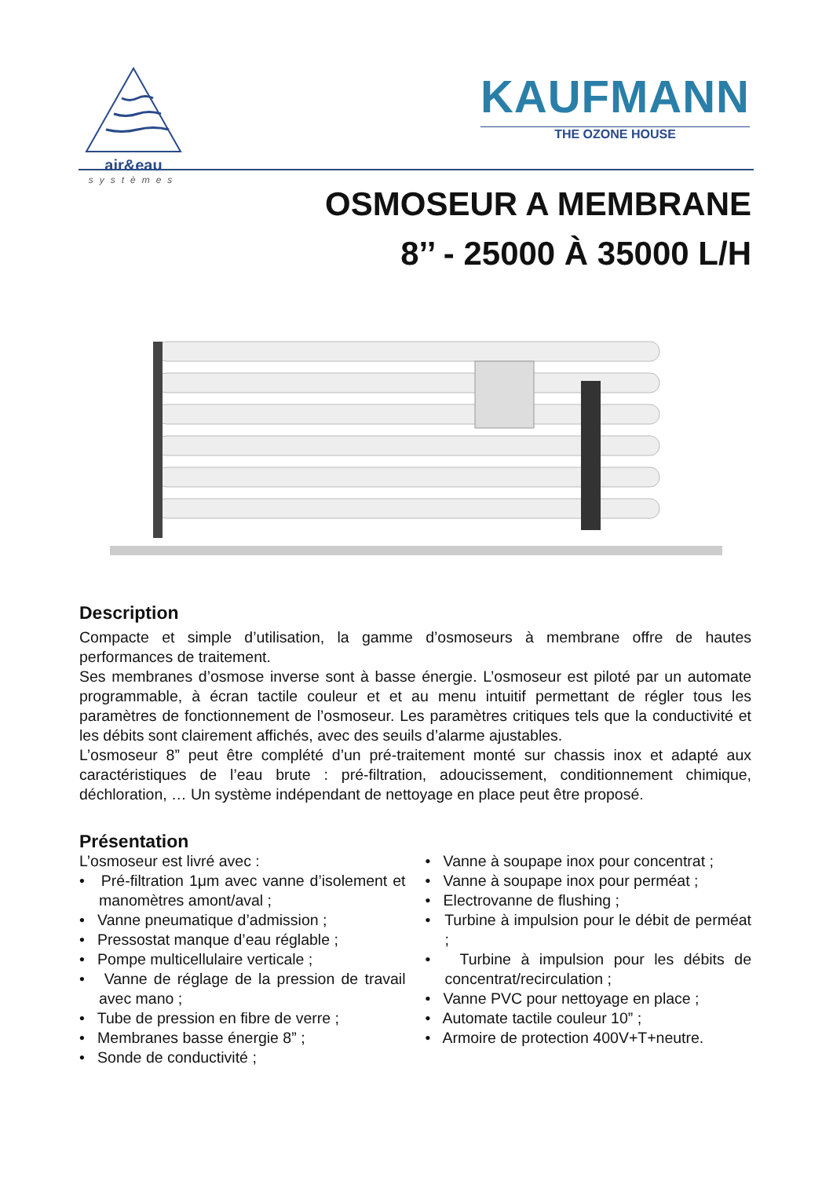air&eau
systèmes
KAUFMANN
THE OZONE HOUSE
OSMOSEUR A MEMBRANE
8’’ - 25000 À 35000 L/H
Description
Compacte et simple d’utilisation, la gamme d’osmoseurs à membrane offre de hautes performances de traitement.
Ses membranes d’osmose inverse sont à basse énergie. L’osmoseur est piloté par un automate programmable, à écran tactile couleur et et au menu intuitif permettant de régler tous les paramètres de fonctionnement de l’osmoseur. Les paramètres critiques tels que la conductivité et les débits sont clairement affichés, avec des seuils d’alarme ajustables.
L’osmoseur 8” peut être complété d’un pré-traitement monté sur chassis inox et adapté aux caractéristiques de l’eau brute : pré-filtration, adoucissement, conditionnement chimique, déchloration, … Un système indépendant de nettoyage en place peut être proposé.
Présentation
L’osmoseur est livré avec :
• Pré-filtration 1μm avec vanne d’isolement et manomètres amont/aval ;
• Vanne pneumatique d’admission ;
• Pressostat manque d’eau réglable ;
• Pompe multicellulaire verticale ;
• Vanne de réglage de la pression de travail avec mano ;
• Tube de pression en fibre de verre ;
• Membranes basse énergie 8” ;
• Sonde de conductivité ;
• Vanne à soupape inox pour concentrat ;
• Vanne à soupape inox pour perméat ;
• Electrovanne de flushing ;
• Turbine à impulsion pour le débit de perméat ;
• Turbine à impulsion pour les débits de concentrat/recirculation ;
• Vanne PVC pour nettoyage en place ;
• Automate tactile couleur 10” ;
• Armoire de protection 400V+T+neutre.